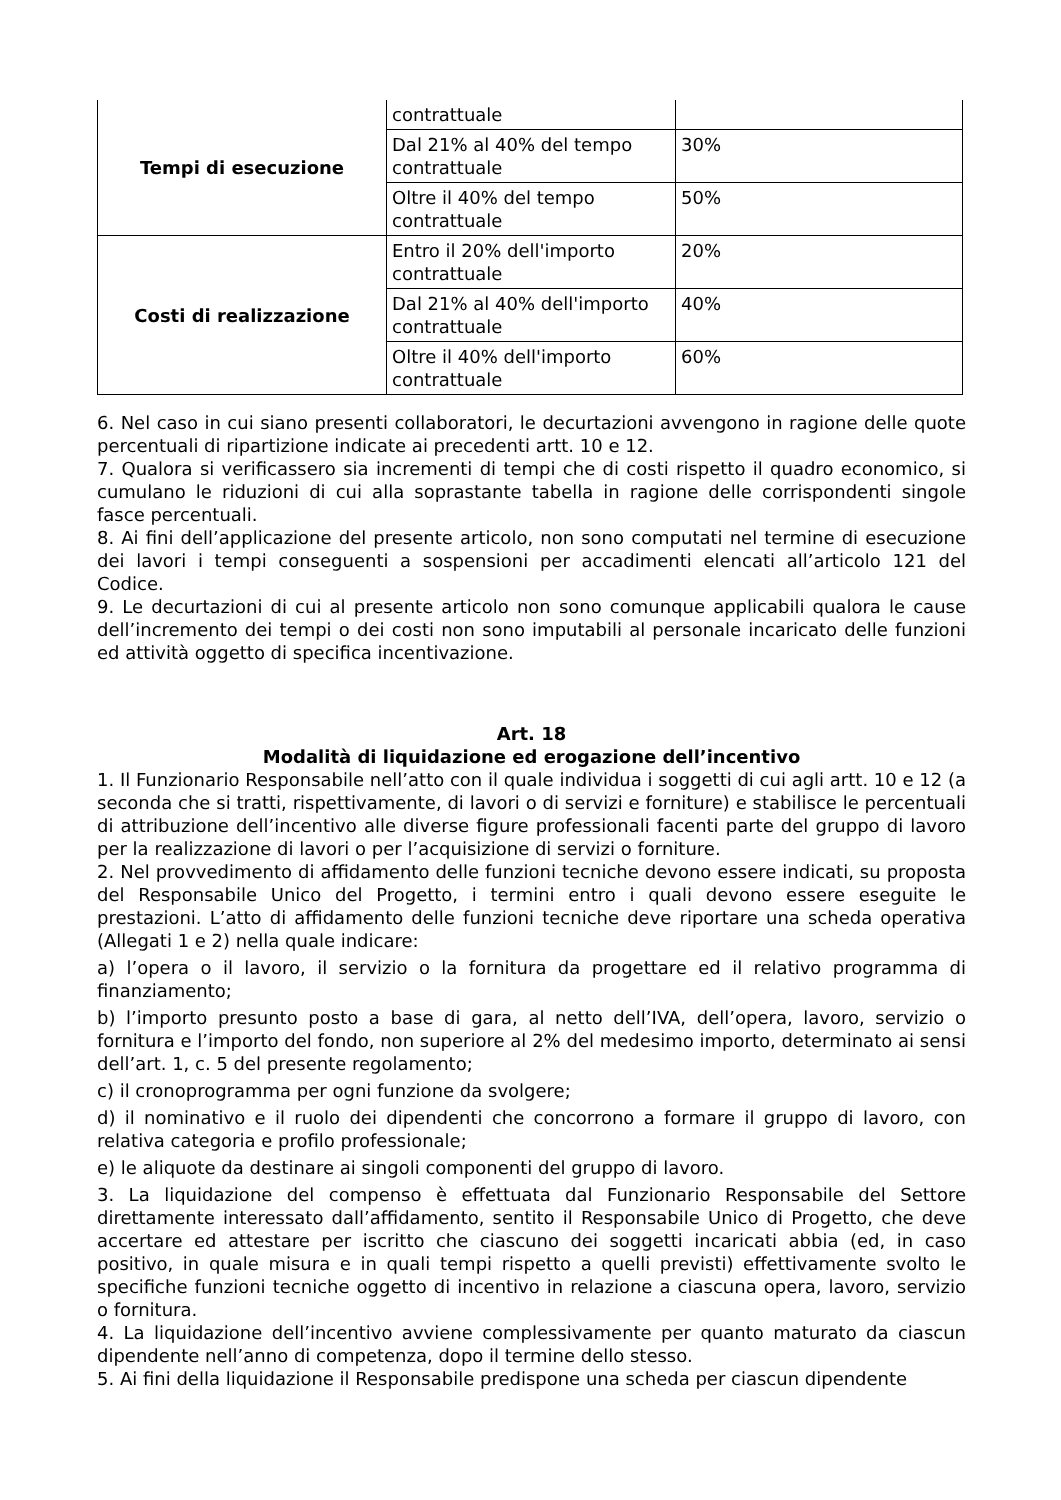| Tempi di esecuzione | contrattuale | |
| | Dal 21% al 40% del tempo contrattuale | 30% |
| | Oltre il 40% del tempo contrattuale | 50% |
| Costi di realizzazione | Entro il 20% dell'importo contrattuale | 20% |
| | Dal 21% al 40% dell'importo contrattuale | 40% |
| | Oltre il 40% dell'importo contrattuale | 60% |
6. Nel caso in cui siano presenti collaboratori, le decurtazioni avvengono in ragione delle quote percentuali di ripartizione indicate ai precedenti artt. 10 e 12.
7. Qualora si verificassero sia incrementi di tempi che di costi rispetto il quadro economico, si cumulano le riduzioni di cui alla soprastante tabella in ragione delle corrispondenti singole fasce percentuali.
8. Ai fini dell’applicazione del presente articolo, non sono computati nel termine di esecuzione dei lavori i tempi conseguenti a sospensioni per accadimenti elencati all’articolo 121 del Codice.
9. Le decurtazioni di cui al presente articolo non sono comunque applicabili qualora le cause dell’incremento dei tempi o dei costi non sono imputabili al personale incaricato delle funzioni ed attività oggetto di specifica incentivazione.
Art. 18
Modalità di liquidazione ed erogazione dell’incentivo
1. Il Funzionario Responsabile nell’atto con il quale individua i soggetti di cui agli artt. 10 e 12 (a seconda che si tratti, rispettivamente, di lavori o di servizi e forniture) e stabilisce le percentuali di attribuzione dell’incentivo alle diverse figure professionali facenti parte del gruppo di lavoro per la realizzazione di lavori o per l’acquisizione di servizi o forniture.
2. Nel provvedimento di affidamento delle funzioni tecniche devono essere indicati, su proposta del Responsabile Unico del Progetto, i termini entro i quali devono essere eseguite le prestazioni. L’atto di affidamento delle funzioni tecniche deve riportare una scheda operativa (Allegati 1 e 2) nella quale indicare:
a) l’opera o il lavoro, il servizio o la fornitura da progettare ed il relativo programma di finanziamento;
b) l’importo presunto posto a base di gara, al netto dell’IVA, dell’opera, lavoro, servizio o fornitura e l’importo del fondo, non superiore al 2% del medesimo importo, determinato ai sensi dell’art. 1, c. 5 del presente regolamento;
c) il cronoprogramma per ogni funzione da svolgere;
d) il nominativo e il ruolo dei dipendenti che concorrono a formare il gruppo di lavoro, con relativa categoria e profilo professionale;
e) le aliquote da destinare ai singoli componenti del gruppo di lavoro.
3. La liquidazione del compenso è effettuata dal Funzionario Responsabile del Settore direttamente interessato dall’affidamento, sentito il Responsabile Unico di Progetto, che deve accertare ed attestare per iscritto che ciascuno dei soggetti incaricati abbia (ed, in caso positivo, in quale misura e in quali tempi rispetto a quelli previsti) effettivamente svolto le specifiche funzioni tecniche oggetto di incentivo in relazione a ciascuna opera, lavoro, servizio o fornitura.
4. La liquidazione dell’incentivo avviene complessivamente per quanto maturato da ciascun dipendente nell’anno di competenza, dopo il termine dello stesso.
5. Ai fini della liquidazione il Responsabile predispone una scheda per ciascun dipendente